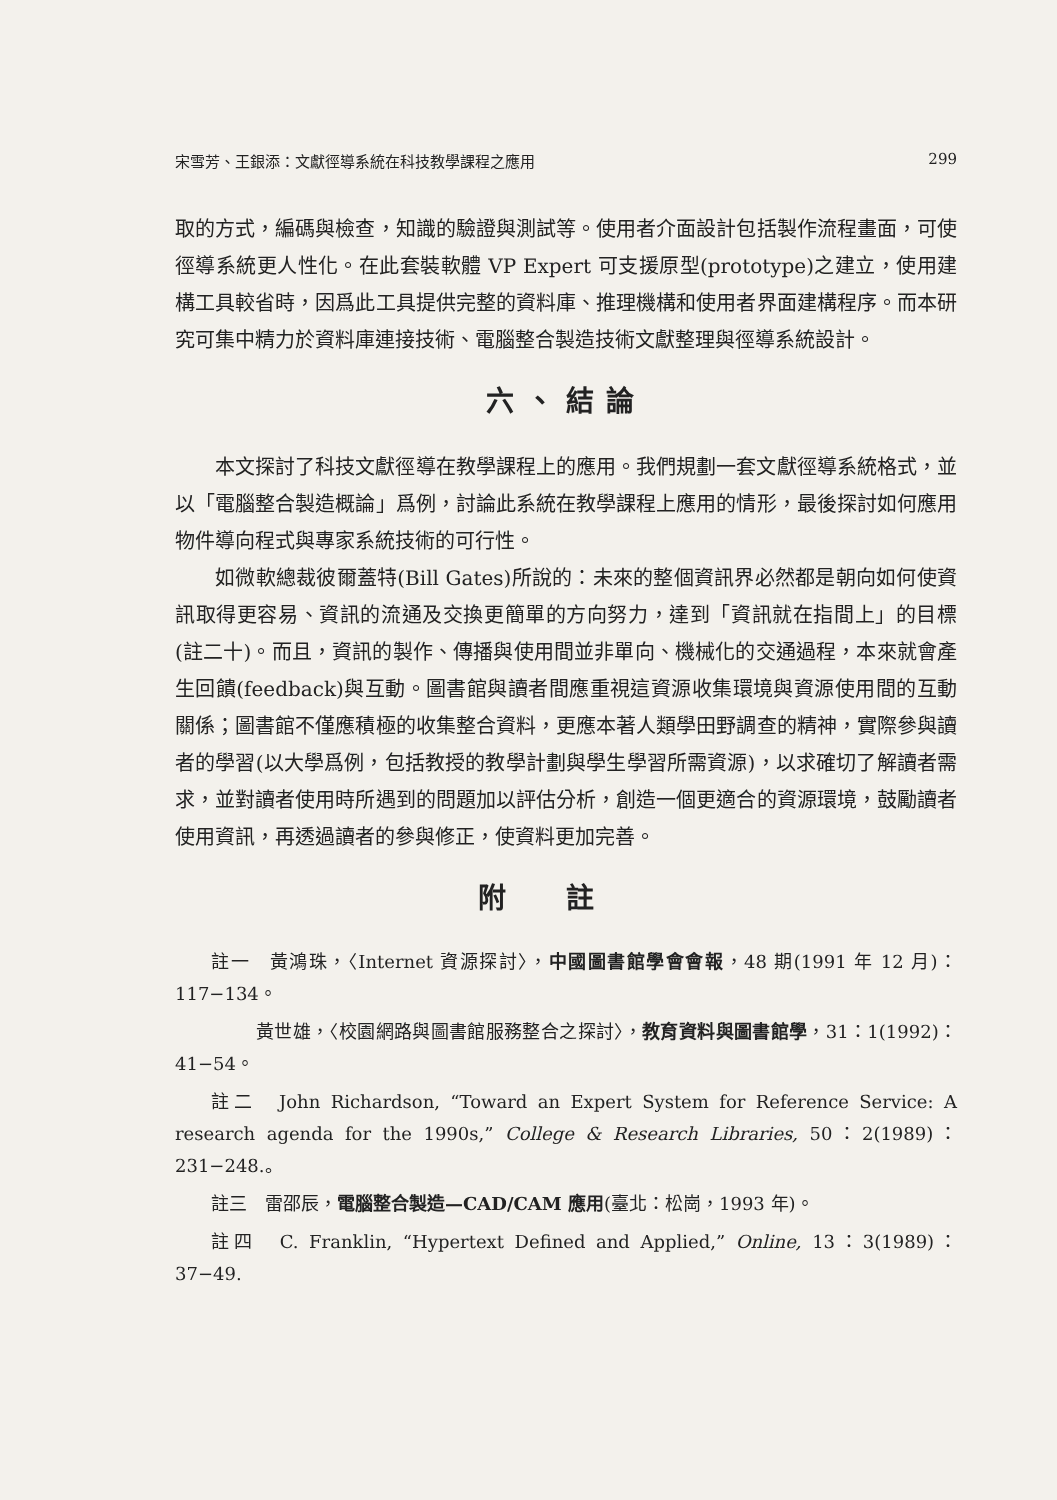宋雪芳、王銀添：文獻徑導系統在科技教學課程之應用 299
取的方式，編碼與檢查，知識的驗證與測試等。使用者介面設計包括製作流程畫面，可使徑導系統更人性化。在此套裝軟體 VP Expert 可支援原型(prototype)之建立，使用建構工具較省時，因爲此工具提供完整的資料庫、推理機構和使用者界面建構程序。而本研究可集中精力於資料庫連接技術、電腦整合製造技術文獻整理與徑導系統設計。
六、結論
本文探討了科技文獻徑導在教學課程上的應用。我們規劃一套文獻徑導系統格式，並以「電腦整合製造概論」爲例，討論此系統在教學課程上應用的情形，最後探討如何應用物件導向程式與專家系統技術的可行性。
如微軟總裁彼爾蓋特(Bill Gates)所說的：未來的整個資訊界必然都是朝向如何使資訊取得更容易、資訊的流通及交換更簡單的方向努力，達到「資訊就在指間上」的目標(註二十)。而且，資訊的製作、傳播與使用間並非單向、機械化的交通過程，本來就會產生回饋(feedback)與互動。圖書館與讀者間應重視這資源收集環境與資源使用間的互動關係；圖書館不僅應積極的收集整合資料，更應本著人類學田野調查的精神，實際參與讀者的學習(以大學爲例，包括教授的教學計劃與學生學習所需資源)，以求確切了解讀者需求，並對讀者使用時所遇到的問題加以評估分析，創造一個更適合的資源環境，鼓勵讀者使用資訊，再透過讀者的參與修正，使資料更加完善。
附註
註一　黃鴻珠，〈Internet 資源探討〉，中國圖書館學會會報，48 期(1991 年 12 月)：117−134。
黃世雄，〈校園網路與圖書館服務整合之探討〉，教育資料與圖書館學，31：1(1992)：41−54。
註二　John Richardson, “Toward an Expert System for Reference Service: A research agenda for the 1990s,” College & Research Libraries, 50：2(1989)：231−248.。
註三　雷邵辰，電腦整合製造—CAD/CAM 應用(臺北：松崗，1993 年)。
註四　C. Franklin, “Hypertext Defined and Applied,” Online, 13：3(1989)：37−49.